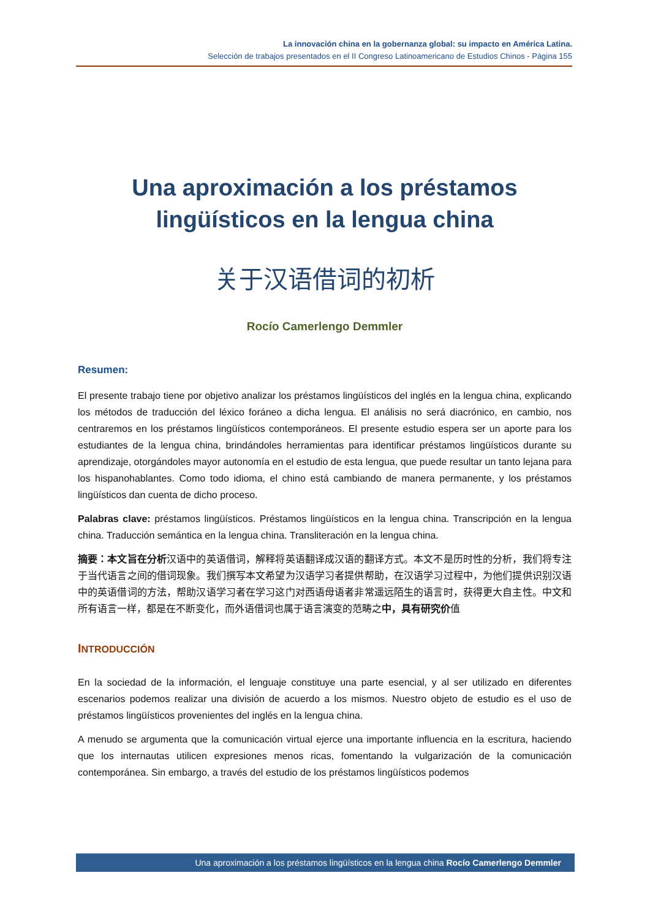La innovación china en la gobernanza global: su impacto en América Latina.
Selección de trabajos presentados en el II Congreso Latinoamericano de Estudios Chinos - Página 155
Una aproximación a los préstamos lingüísticos en la lengua china
关于汉语借词的初析
Rocío Camerlengo Demmler
Resumen:
El presente trabajo tiene por objetivo analizar los préstamos lingüísticos del inglés en la lengua china, explicando los métodos de traducción del léxico foráneo a dicha lengua. El análisis no será diacrónico, en cambio, nos centraremos en los préstamos lingüísticos contemporáneos. El presente estudio espera ser un aporte para los estudiantes de la lengua china, brindándoles herramientas para identificar préstamos lingüísticos durante su aprendizaje, otorgándoles mayor autonomía en el estudio de esta lengua, que puede resultar un tanto lejana para los hispanohablantes. Como todo idioma, el chino está cambiando de manera permanente, y los préstamos lingüísticos dan cuenta de dicho proceso.
Palabras clave: préstamos lingüísticos. Préstamos lingüísticos en la lengua china. Transcripción en la lengua china. Traducción semántica en la lengua china. Transliteración en la lengua china.
摘要：本文旨在分析汉语中的英语借词，解释将英语翻译成汉语的翻译方式。本文不是历时性的分析，我们将专注于当代语言之间的借词现象。我们撰写本文希望为汉语学习者提供帮助，在汉语学习过程中，为他们提供识别汉语中的英语借词的方法，帮助汉语学习者在学习这门对西语母语者非常遥远陌生的语言时，获得更大自主性。中文和所有语言一样，都是在不断变化，而外语借词也属于语言演变的范畴之中，具有研究价值
INTRODUCCIÓN
En la sociedad de la información, el lenguaje constituye una parte esencial, y al ser utilizado en diferentes escenarios podemos realizar una división de acuerdo a los mismos. Nuestro objeto de estudio es el uso de préstamos lingüísticos provenientes del inglés en la lengua china.
A menudo se argumenta que la comunicación virtual ejerce una importante influencia en la escritura, haciendo que los internautas utilicen expresiones menos ricas, fomentando la vulgarización de la comunicación contemporánea. Sin embargo, a través del estudio de los préstamos lingüísticos podemos
Una aproximación a los préstamos lingüísticos en la lengua china Rocío Camerlengo Demmler